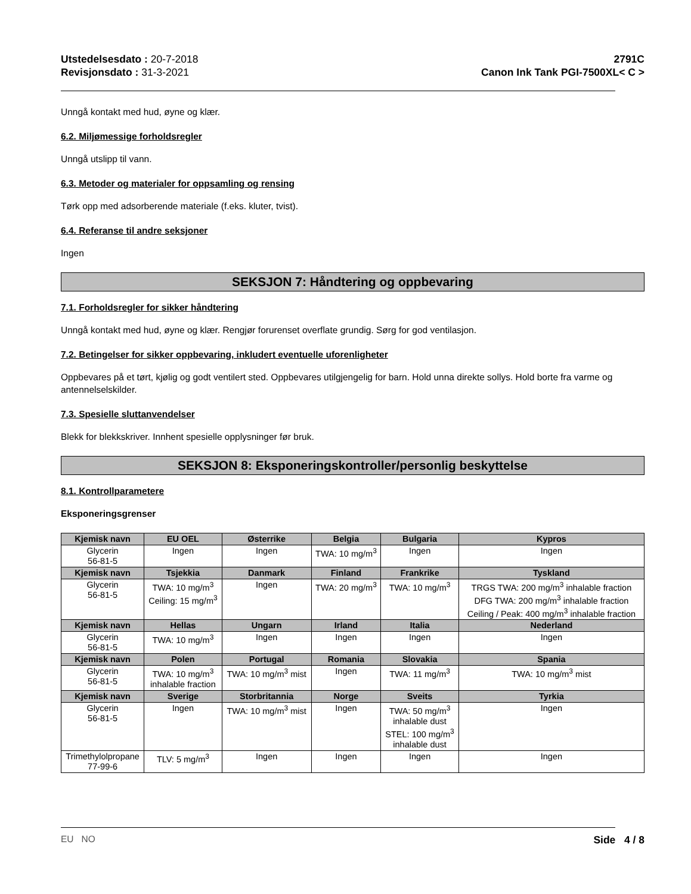Utstedelsesdato : 20-7-2018
Revisjonsdato : 31-3-2021
2791C
Canon Ink Tank PGI-7500XL< C >
Unngå kontakt med hud, øyne og klær.
6.2. Miljømessige forholdsregler
Unngå utslipp til vann.
6.3. Metoder og materialer for oppsamling og rensing
Tørk opp med adsorberende materiale (f.eks. kluter, tvist).
6.4. Referanse til andre seksjoner
Ingen
SEKSJON 7: Håndtering og oppbevaring
7.1. Forholdsregler for sikker håndtering
Unngå kontakt med hud, øyne og klær. Rengjør forurenset overflate grundig. Sørg for god ventilasjon.
7.2. Betingelser for sikker oppbevaring, inkludert eventuelle uforenligheter
Oppbevares på et tørt, kjølig og godt ventilert sted. Oppbevares utilgjengelig for barn. Hold unna direkte sollys. Hold borte fra varme og antennelselskilder.
7.3. Spesielle sluttanvendelser
Blekk for blekkskriver. Innhent spesielle opplysninger før bruk.
SEKSJON 8: Eksponeringskontroller/personlig beskyttelse
8.1. Kontrollparametere
Eksponeringsgrenser
| Kjemisk navn | EU OEL | Østerrike | Belgia | Bulgaria | Kypros |
| --- | --- | --- | --- | --- | --- |
| Glycerin 56-81-5 | Ingen | Ingen | TWA: 10 mg/m<sup>3</sup> | Ingen | Ingen |
| Kjemisk navn | Tsjekkia | Danmark | Finland | Frankrike | Tyskland |
| Glycerin 56-81-5 | TWA: 10 mg/m<sup>3</sup> Ceiling: 15 mg/m<sup>3</sup> | Ingen | TWA: 20 mg/m<sup>3</sup> | TWA: 10 mg/m<sup>3</sup> | TRGS TWA: 200 mg/m<sup>3</sup> inhalable fraction DFG TWA: 200 mg/m<sup>3</sup> inhalable fraction Ceiling / Peak: 400 mg/m<sup>3</sup> inhalable fraction |
| Kjemisk navn | Hellas | Ungarn | Irland | Italia | Nederland |
| Glycerin 56-81-5 | TWA: 10 mg/m<sup>3</sup> | Ingen | Ingen | Ingen | Ingen |
| Kjemisk navn | Polen | Portugal | Romania | Slovakia | Spania |
| Glycerin 56-81-5 | TWA: 10 mg/m<sup>3</sup> inhalable fraction | TWA: 10 mg/m<sup>3</sup> mist | Ingen | TWA: 11 mg/m<sup>3</sup> | TWA: 10 mg/m<sup>3</sup> mist |
| Kjemisk navn | Sverige | Storbritannia | Norge | Sveits | Tyrkia |
| Glycerin 56-81-5 | Ingen | TWA: 10 mg/m<sup>3</sup> mist | Ingen | TWA: 50 mg/m<sup>3</sup> inhalable dust STEL: 100 mg/m<sup>3</sup> inhalable dust | Ingen |
| Trimethylolpropane 77-99-6 | TLV: 5 mg/m<sup>3</sup> | Ingen | Ingen | Ingen | Ingen |
EU NO Side 4 / 8